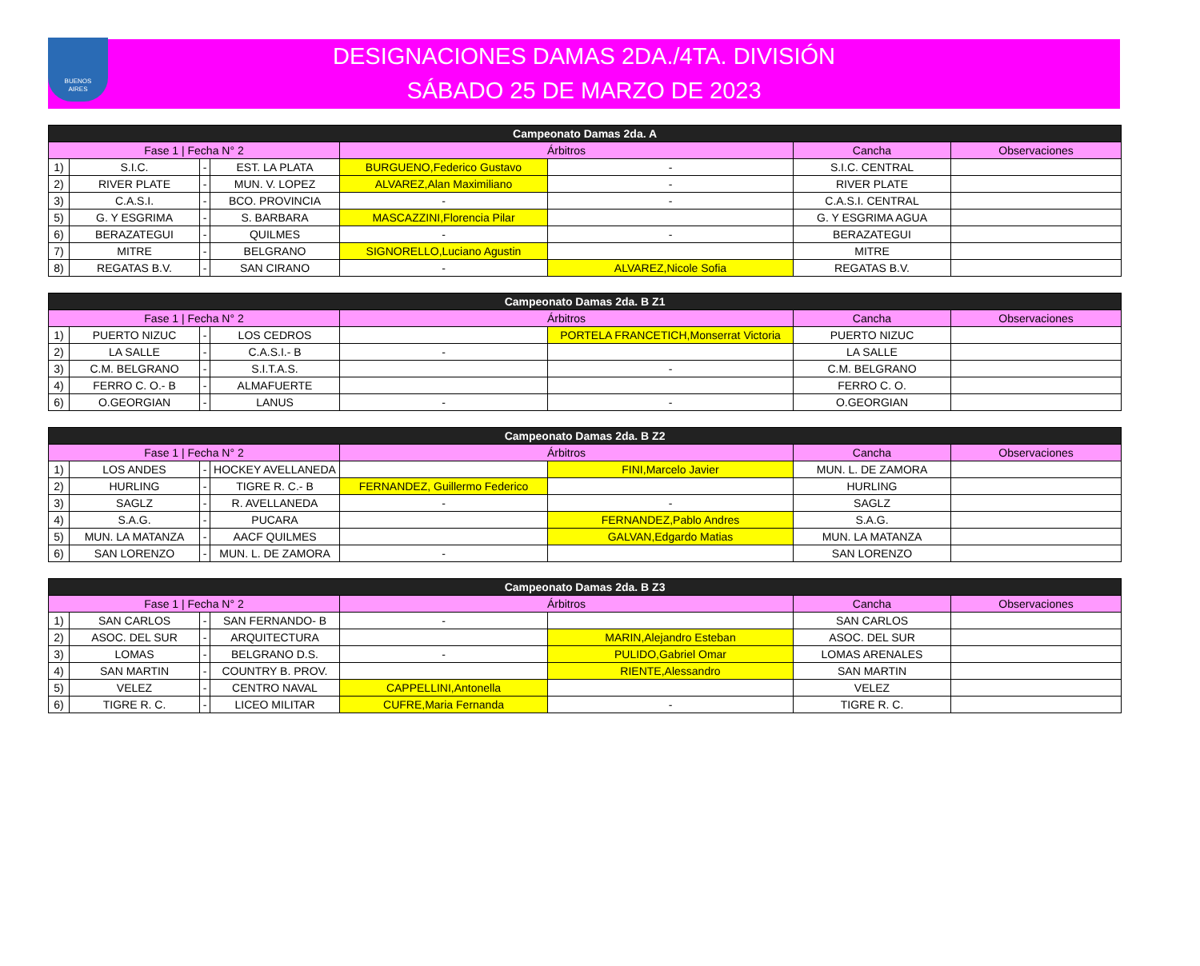BUENOS
AIRES
DESIGNACIONES DAMAS 2DA./4TA. DIVISIÓN
SÁBADO 25 DE MARZO DE 2023
| Campeonato Damas 2da. A | | | | | | | |
| --- | --- | --- | --- | --- | --- | --- | --- |
| Fase 1 / Fecha N° 2 | | | | Árbitros | | Cancha | Observaciones |
| 1) | S.I.C. | - | EST. LA PLATA | BURGUENO,Federico Gustavo | - | S.I.C. CENTRAL | |
| 2) | RIVER PLATE | - | MUN. V. LOPEZ | ALVAREZ,Alan Maximiliano | - | RIVER PLATE | |
| 3) | C.A.S.I. | - | BCO. PROVINCIA | - | - | C.A.S.I. CENTRAL | |
| 5) | G. Y ESGRIMA | - | S. BARBARA | MASCAZZINI,Florencia Pilar | | G. Y ESGRIMA AGUA | |
| 6) | BERAZATEGUI | - | QUILMES | - | - | BERAZATEGUI | |
| 7) | MITRE | - | BELGRANO | SIGNORELLO,Luciano Agustin | | MITRE | |
| 8) | REGATAS B.V. | - | SAN CIRANO | - | ALVAREZ,Nicole Sofia | REGATAS B.V. | |
| Campeonato Damas 2da. B Z1 | | | | | | | |
| --- | --- | --- | --- | --- | --- | --- | --- |
| Fase 1 / Fecha N° 2 | | | | Árbitros | | Cancha | Observaciones |
| 1) | PUERTO NIZUC | - | LOS CEDROS | | PORTELA FRANCETICH,Monserrat Victoria | PUERTO NIZUC | |
| 2) | LA SALLE | - | C.A.S.I.- B | - | | LA SALLE | |
| 3) | C.M. BELGRANO | - | S.I.T.A.S. | | - | C.M. BELGRANO | |
| 4) | FERRO C. O.- B | - | ALMAFUERTE | | | FERRO C. O. | |
| 6) | O.GEORGIAN | - | LANUS | - | - | O.GEORGIAN | |
| Campeonato Damas 2da. B Z2 | | | | | | | |
| --- | --- | --- | --- | --- | --- | --- | --- |
| Fase 1 / Fecha N° 2 | | | | Árbitros | | Cancha | Observaciones |
| 1) | LOS ANDES | - | HOCKEY AVELLANEDA | | FINI,Marcelo Javier | MUN. L. DE ZAMORA | |
| 2) | HURLING | - | TIGRE R. C.- B | FERNANDEZ, Guillermo Federico | | HURLING | |
| 3) | SAGLZ | - | R. AVELLANEDA | - | - | SAGLZ | |
| 4) | S.A.G. | - | PUCARA | | FERNANDEZ,Pablo Andres | S.A.G. | |
| 5) | MUN. LA MATANZA | - | AACF QUILMES | | GALVAN,Edgardo Matias | MUN. LA MATANZA | |
| 6) | SAN LORENZO | - | MUN. L. DE ZAMORA | - | | SAN LORENZO | |
| Campeonato Damas 2da. B Z3 | | | | | | | |
| --- | --- | --- | --- | --- | --- | --- | --- |
| Fase 1 / Fecha N° 2 | | | | Árbitros | | Cancha | Observaciones |
| 1) | SAN CARLOS | - | SAN FERNANDO- B | - | | SAN CARLOS | |
| 2) | ASOC. DEL SUR | - | ARQUITECTURA | | MARIN,Alejandro Esteban | ASOC. DEL SUR | |
| 3) | LOMAS | - | BELGRANO D.S. | - | PULIDO,Gabriel Omar | LOMAS ARENALES | |
| 4) | SAN MARTIN | - | COUNTRY B. PROV. | | RIENTE,Alessandro | SAN MARTIN | |
| 5) | VELEZ | - | CENTRO NAVAL | CAPPELLINI,Antonella | | VELEZ | |
| 6) | TIGRE R. C. | - | LICEO MILITAR | CUFRE,Maria Fernanda | - | TIGRE R. C. | |